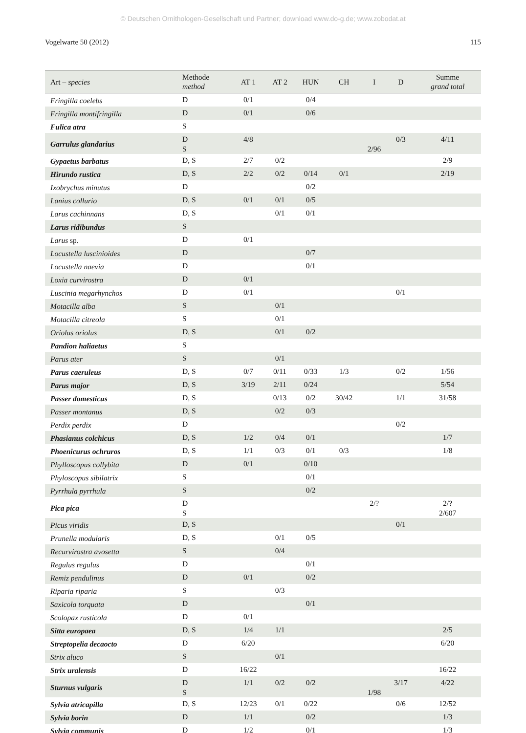© Deutschen Ornithologen-Gesellschaft und Partner; download www.do-g.de; www.zobodat.at
Vogelwarte 50 (2012) 115
| Art – species | Methode method | AT 1 | AT 2 | HUN | CH | I | D | Summe grand total |
| --- | --- | --- | --- | --- | --- | --- | --- | --- |
| Fringilla coelebs | D | 0/1 | | 0/4 | | | | |
| Fringilla montifringilla | D | 0/1 | | 0/6 | | | | |
| Fulica atra | S | | | | | | | |
| Garrulus glandarius | D S | 4/8 | | | | 2/96 | 0/3 | 4/11 |
| Gypaetus barbatus | D, S | 2/7 | 0/2 | | | | | 2/9 |
| Hirundo rustica | D, S | 2/2 | 0/2 | 0/14 | 0/1 | | | 2/19 |
| Ixobrychus minutus | D | | | 0/2 | | | | |
| Lanius collurio | D, S | 0/1 | 0/1 | 0/5 | | | | |
| Larus cachinnans | D, S | | 0/1 | 0/1 | | | | |
| Larus ridibundus | S | | | | | | | |
| Larus sp. | D | 0/1 | | | | | | |
| Locustella luscinioides | D | | | 0/7 | | | | |
| Locustella naevia | D | | | 0/1 | | | | |
| Loxia curvirostra | D | 0/1 | | | | | | |
| Luscinia megarhynchos | D | 0/1 | | | | | 0/1 | |
| Motacilla alba | S | | 0/1 | | | | | |
| Motacilla citreola | S | | 0/1 | | | | | |
| Oriolus oriolus | D, S | | 0/1 | 0/2 | | | | |
| Pandion haliaetus | S | | | | | | | |
| Parus ater | S | | 0/1 | | | | | |
| Parus caeruleus | D, S | 0/7 | 0/11 | 0/33 | 1/3 | | 0/2 | 1/56 |
| Parus major | D, S | 3/19 | 2/11 | 0/24 | | | | 5/54 |
| Passer domesticus | D, S | | 0/13 | 0/2 | 30/42 | | 1/1 | 31/58 |
| Passer montanus | D, S | | 0/2 | 0/3 | | | | |
| Perdix perdix | D | | | | | | 0/2 | |
| Phasianus colchicus | D, S | 1/2 | 0/4 | 0/1 | | | | 1/7 |
| Phoenicurus ochruros | D, S | 1/1 | 0/3 | 0/1 | 0/3 | | | 1/8 |
| Phylloscopus collybita | D | 0/1 | | 0/10 | | | | |
| Phyloscopus sibilatrix | S | | | 0/1 | | | | |
| Pyrrhula pyrrhula | S | | | 0/2 | | | | |
| Pica pica | D S | | | | | 2/? | | 2/? 2/607 |
| Picus viridis | D, S | | | | | | 0/1 | |
| Prunella modularis | D, S | | 0/1 | 0/5 | | | | |
| Recurvirostra avosetta | S | | 0/4 | | | | | |
| Regulus regulus | D | | | 0/1 | | | | |
| Remiz pendulinus | D | 0/1 | | 0/2 | | | | |
| Riparia riparia | S | | 0/3 | | | | | |
| Saxicola torquata | D | | | 0/1 | | | | |
| Scolopax rusticola | D | 0/1 | | | | | | |
| Sitta europaea | D, S | 1/4 | 1/1 | | | | | 2/5 |
| Streptopelia decaocto | D | 6/20 | | | | | | 6/20 |
| Strix aluco | S | | 0/1 | | | | | |
| Strix uralensis | D | 16/22 | | | | | | 16/22 |
| Sturnus vulgaris | D S | 1/1 | 0/2 | 0/2 | | 1/98 | 3/17 | 4/22 |
| Sylvia atricapilla | D, S | 12/23 | 0/1 | 0/22 | | | 0/6 | 12/52 |
| Sylvia borin | D | 1/1 | | 0/2 | | | | 1/3 |
| Sylvia communis | D | 1/2 | | 0/1 | | | | 1/3 |